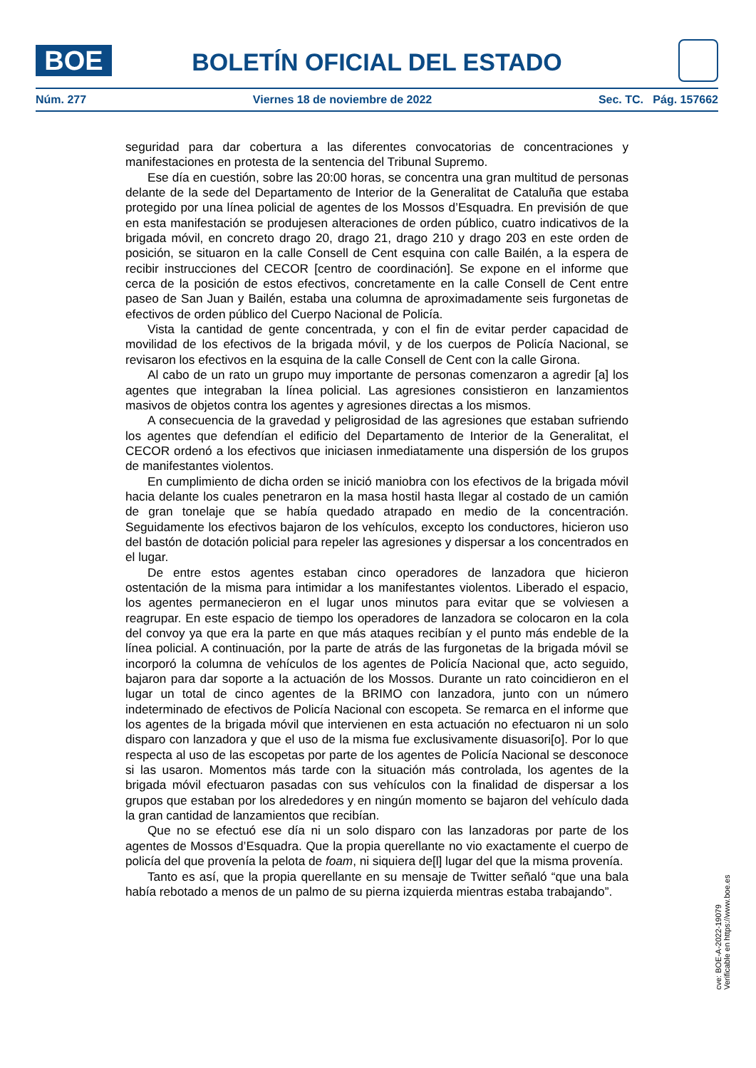BOE BOLETÍN OFICIAL DEL ESTADO
Núm. 277 Viernes 18 de noviembre de 2022 Sec. TC. Pág. 157662
seguridad para dar cobertura a las diferentes convocatorias de concentraciones y manifestaciones en protesta de la sentencia del Tribunal Supremo.
Ese día en cuestión, sobre las 20:00 horas, se concentra una gran multitud de personas delante de la sede del Departamento de Interior de la Generalitat de Cataluña que estaba protegido por una línea policial de agentes de los Mossos d’Esquadra. En previsión de que en esta manifestación se produjesen alteraciones de orden público, cuatro indicativos de la brigada móvil, en concreto drago 20, drago 21, drago 210 y drago 203 en este orden de posición, se situaron en la calle Consell de Cent esquina con calle Bailén, a la espera de recibir instrucciones del CECOR [centro de coordinación]. Se expone en el informe que cerca de la posición de estos efectivos, concretamente en la calle Consell de Cent entre paseo de San Juan y Bailén, estaba una columna de aproximadamente seis furgonetas de efectivos de orden público del Cuerpo Nacional de Policía.
Vista la cantidad de gente concentrada, y con el fin de evitar perder capacidad de movilidad de los efectivos de la brigada móvil, y de los cuerpos de Policía Nacional, se revisaron los efectivos en la esquina de la calle Consell de Cent con la calle Girona.
Al cabo de un rato un grupo muy importante de personas comenzaron a agredir [a] los agentes que integraban la línea policial. Las agresiones consistieron en lanzamientos masivos de objetos contra los agentes y agresiones directas a los mismos.
A consecuencia de la gravedad y peligrosidad de las agresiones que estaban sufriendo los agentes que defendían el edificio del Departamento de Interior de la Generalitat, el CECOR ordenó a los efectivos que iniciasen inmediatamente una dispersión de los grupos de manifestantes violentos.
En cumplimiento de dicha orden se inició maniobra con los efectivos de la brigada móvil hacia delante los cuales penetraron en la masa hostil hasta llegar al costado de un camión de gran tonelaje que se había quedado atrapado en medio de la concentración. Seguidamente los efectivos bajaron de los vehículos, excepto los conductores, hicieron uso del bastón de dotación policial para repeler las agresiones y dispersar a los concentrados en el lugar.
De entre estos agentes estaban cinco operadores de lanzadora que hicieron ostentación de la misma para intimidar a los manifestantes violentos. Liberado el espacio, los agentes permanecieron en el lugar unos minutos para evitar que se volviesen a reagrupar. En este espacio de tiempo los operadores de lanzadora se colocaron en la cola del convoy ya que era la parte en que más ataques recibían y el punto más endeble de la línea policial. A continuación, por la parte de atrás de las furgonetas de la brigada móvil se incorporó la columna de vehículos de los agentes de Policía Nacional que, acto seguido, bajaron para dar soporte a la actuación de los Mossos. Durante un rato coincidieron en el lugar un total de cinco agentes de la BRIMO con lanzadora, junto con un número indeterminado de efectivos de Policía Nacional con escopeta. Se remarca en el informe que los agentes de la brigada móvil que intervienen en esta actuación no efectuaron ni un solo disparo con lanzadora y que el uso de la misma fue exclusivamente disuasori[o]. Por lo que respecta al uso de las escopetas por parte de los agentes de Policía Nacional se desconoce si las usaron. Momentos más tarde con la situación más controlada, los agentes de la brigada móvil efectuaron pasadas con sus vehículos con la finalidad de dispersar a los grupos que estaban por los alrededores y en ningún momento se bajaron del vehículo dada la gran cantidad de lanzamientos que recibían.
Que no se efectuó ese día ni un solo disparo con las lanzadoras por parte de los agentes de Mossos d’Esquadra. Que la propia querellante no vio exactamente el cuerpo de policía del que provenía la pelota de foam, ni siquiera de[l] lugar del que la misma provenía.
Tanto es así, que la propia querellante en su mensaje de Twitter señaló “que una bala había rebotado a menos de un palmo de su pierna izquierda mientras estaba trabajando”.
cve: BOE-A-2022-19079
Verificable en https://www.boe.es